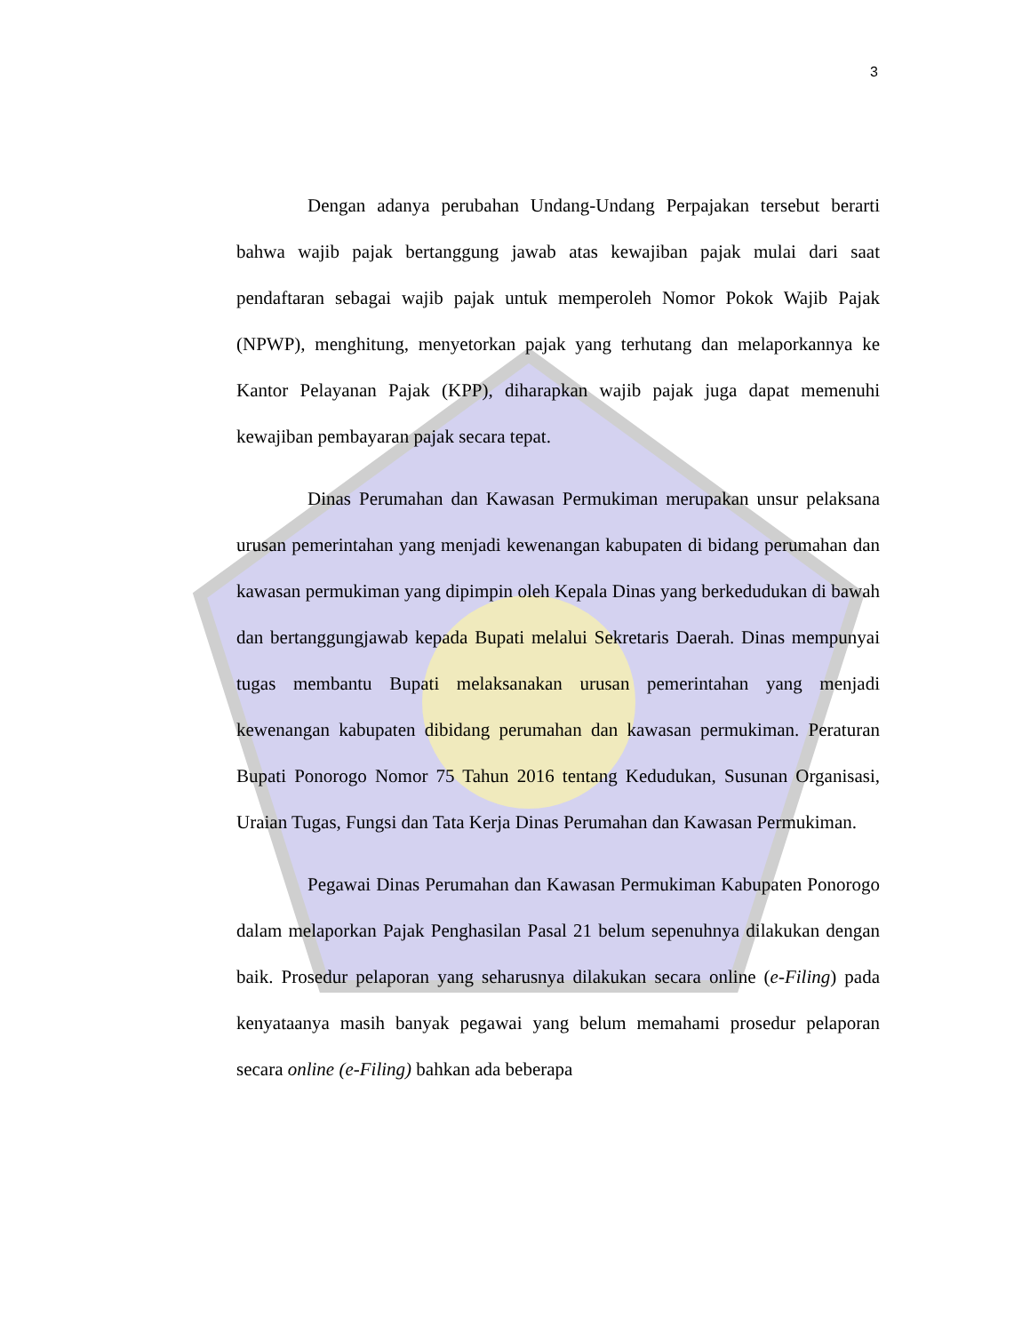3
Dengan adanya perubahan Undang-Undang Perpajakan tersebut berarti bahwa wajib pajak bertanggung jawab atas kewajiban pajak mulai dari saat pendaftaran sebagai wajib pajak untuk memperoleh Nomor Pokok Wajib Pajak (NPWP), menghitung, menyetorkan pajak yang terhutang dan melaporkannya ke Kantor Pelayanan Pajak (KPP), diharapkan wajib pajak juga dapat memenuhi kewajiban pembayaran pajak secara tepat.
Dinas Perumahan dan Kawasan Permukiman merupakan unsur pelaksana urusan pemerintahan yang menjadi kewenangan kabupaten di bidang perumahan dan kawasan permukiman yang dipimpin oleh Kepala Dinas yang berkedudukan di bawah dan bertanggungjawab kepada Bupati melalui Sekretaris Daerah. Dinas mempunyai tugas membantu Bupati melaksanakan urusan pemerintahan yang menjadi kewenangan kabupaten dibidang perumahan dan kawasan permukiman. Peraturan Bupati Ponorogo Nomor 75 Tahun 2016 tentang Kedudukan, Susunan Organisasi, Uraian Tugas, Fungsi dan Tata Kerja Dinas Perumahan dan Kawasan Permukiman.
Pegawai Dinas Perumahan dan Kawasan Permukiman Kabupaten Ponorogo dalam melaporkan Pajak Penghasilan Pasal 21 belum sepenuhnya dilakukan dengan baik. Prosedur pelaporan yang seharusnya dilakukan secara online (e-Filing) pada kenyataanya masih banyak pegawai yang belum memahami prosedur pelaporan secara online (e-Filing) bahkan ada beberapa